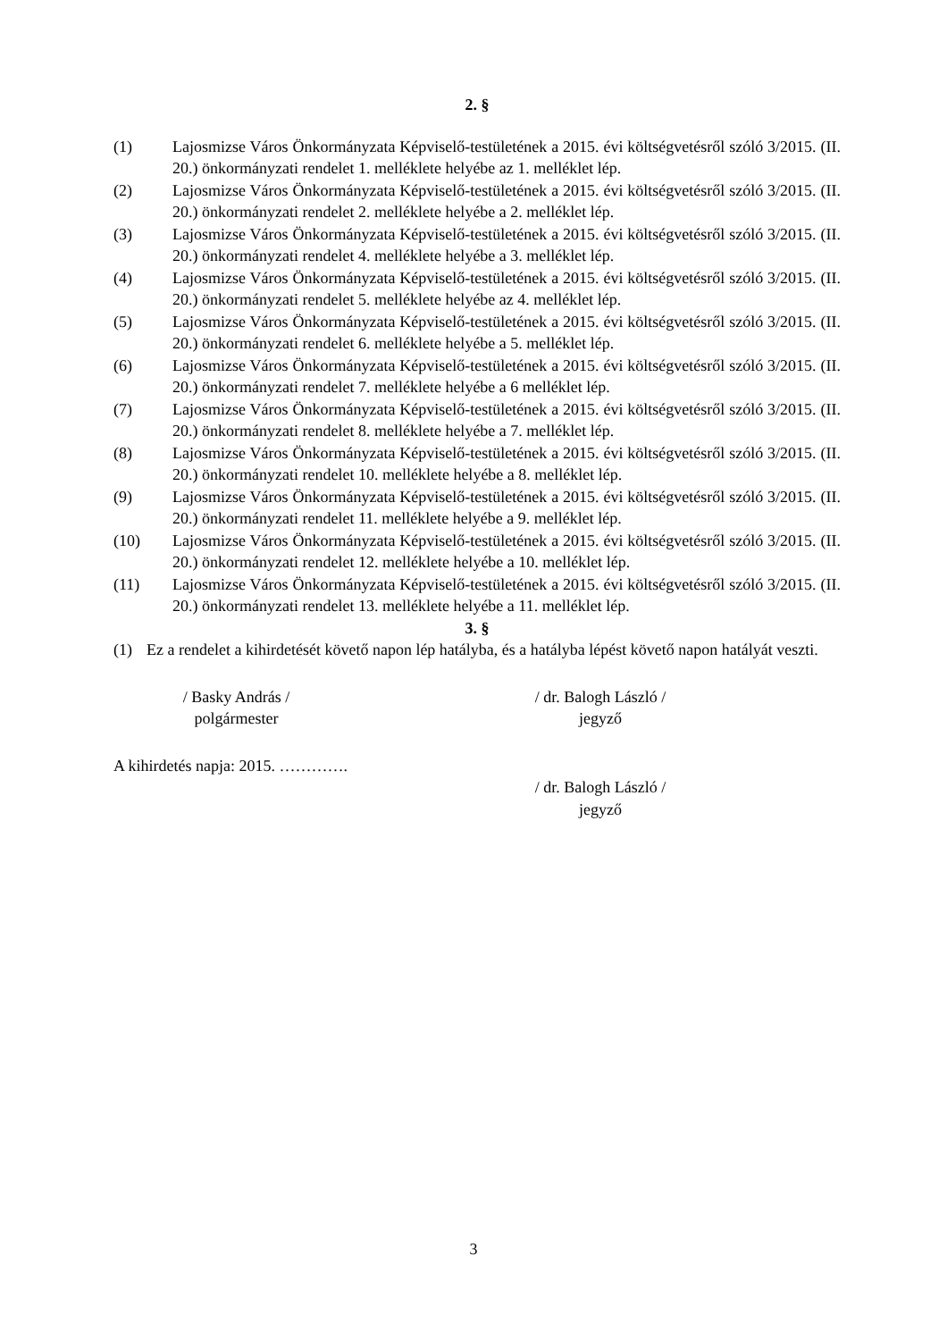2. §
(1) Lajosmizse Város Önkormányzata Képviselő-testületének a 2015. évi költségvetésről szóló 3/2015. (II. 20.) önkormányzati rendelet 1. melléklete helyébe az 1. melléklet lép.
(2) Lajosmizse Város Önkormányzata Képviselő-testületének a 2015. évi költségvetésről szóló 3/2015. (II. 20.) önkormányzati rendelet 2. melléklete helyébe a 2. melléklet lép.
(3) Lajosmizse Város Önkormányzata Képviselő-testületének a 2015. évi költségvetésről szóló 3/2015. (II. 20.) önkormányzati rendelet 4. melléklete helyébe a 3. melléklet lép.
(4) Lajosmizse Város Önkormányzata Képviselő-testületének a 2015. évi költségvetésről szóló 3/2015. (II. 20.) önkormányzati rendelet 5. melléklete helyébe az 4. melléklet lép.
(5) Lajosmizse Város Önkormányzata Képviselő-testületének a 2015. évi költségvetésről szóló 3/2015. (II. 20.) önkormányzati rendelet 6. melléklete helyébe a 5. melléklet lép.
(6) Lajosmizse Város Önkormányzata Képviselő-testületének a 2015. évi költségvetésről szóló 3/2015. (II. 20.) önkormányzati rendelet 7. melléklete helyébe a 6 melléklet lép.
(7) Lajosmizse Város Önkormányzata Képviselő-testületének a 2015. évi költségvetésről szóló 3/2015. (II. 20.) önkormányzati rendelet 8. melléklete helyébe a 7. melléklet lép.
(8) Lajosmizse Város Önkormányzata Képviselő-testületének a 2015. évi költségvetésről szóló 3/2015. (II. 20.) önkormányzati rendelet 10. melléklete helyébe a 8. melléklet lép.
(9) Lajosmizse Város Önkormányzata Képviselő-testületének a 2015. évi költségvetésről szóló 3/2015. (II. 20.) önkormányzati rendelet 11. melléklete helyébe a 9. melléklet lép.
(10) Lajosmizse Város Önkormányzata Képviselő-testületének a 2015. évi költségvetésről szóló 3/2015. (II. 20.) önkormányzati rendelet 12. melléklete helyébe a 10. melléklet lép.
(11) Lajosmizse Város Önkormányzata Képviselő-testületének a 2015. évi költségvetésről szóló 3/2015. (II. 20.) önkormányzati rendelet 13. melléklete helyébe a 11. melléklet lép.
3. §
(1) Ez a rendelet a kihirdetését követő napon lép hatályba, és a hatályba lépést követő napon hatályát veszti.
/ Basky András /
polgármester
/ dr. Balogh László /
jegyző
A kihirdetés napja: 2015. ………….
/ dr. Balogh László /
jegyző
3